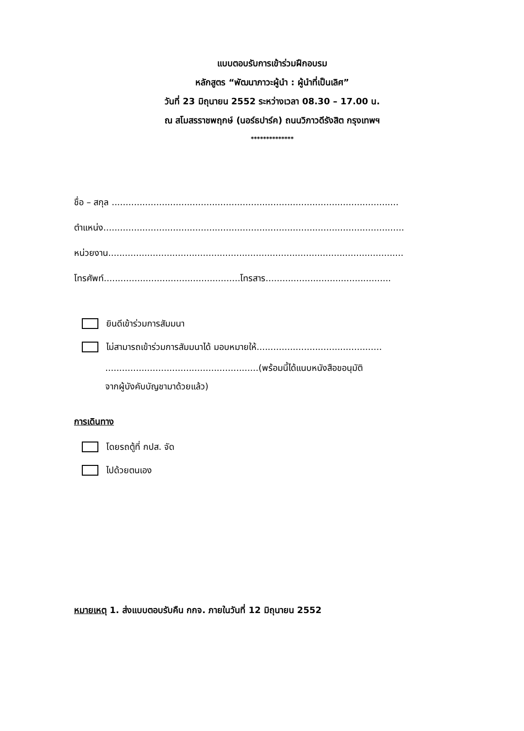แบบตอบรับการเข้าร่วมฝึกอบรม
หลักสูตร “พัฒนาภาวะผู้นำ : ผู้นำที่เป็นเลิศ”
วันที่ 23 มิถุนายน 2552 ระหว่างเวลา 08.30 – 17.00 น.
ณ สโมสรราชพฤกษ์ (นอร์ธปาร์ค) ถนนวิภาวดีรังสิต กรุงเทพฯ
**************
ชื่อ – สกุล .......................................................................................................
ตำแหน่ง............................................................................................................
หน่วยงาน..........................................................................................................
โทรศัพท์.................................................โทรสาร.............................................
ยินดีเข้าร่วมการสัมมนา
ไม่สามารถเข้าร่วมการสัมมนาได้ มอบหมายให้.............................................
.......................................................(พร้อมนี้ได้แนบหนังสือขอนุมัติ
จากผู้บังคับบัญชามาด้วยแล้ว)
การเดินทาง
โดยรถตู้ที่ กปส. จัด
ไปด้วยตนเอง
หมายเหตุ 1. ส่งแบบตอบรับคืน กกจ. ภายในวันที่ 12 มิถุนายน 2552